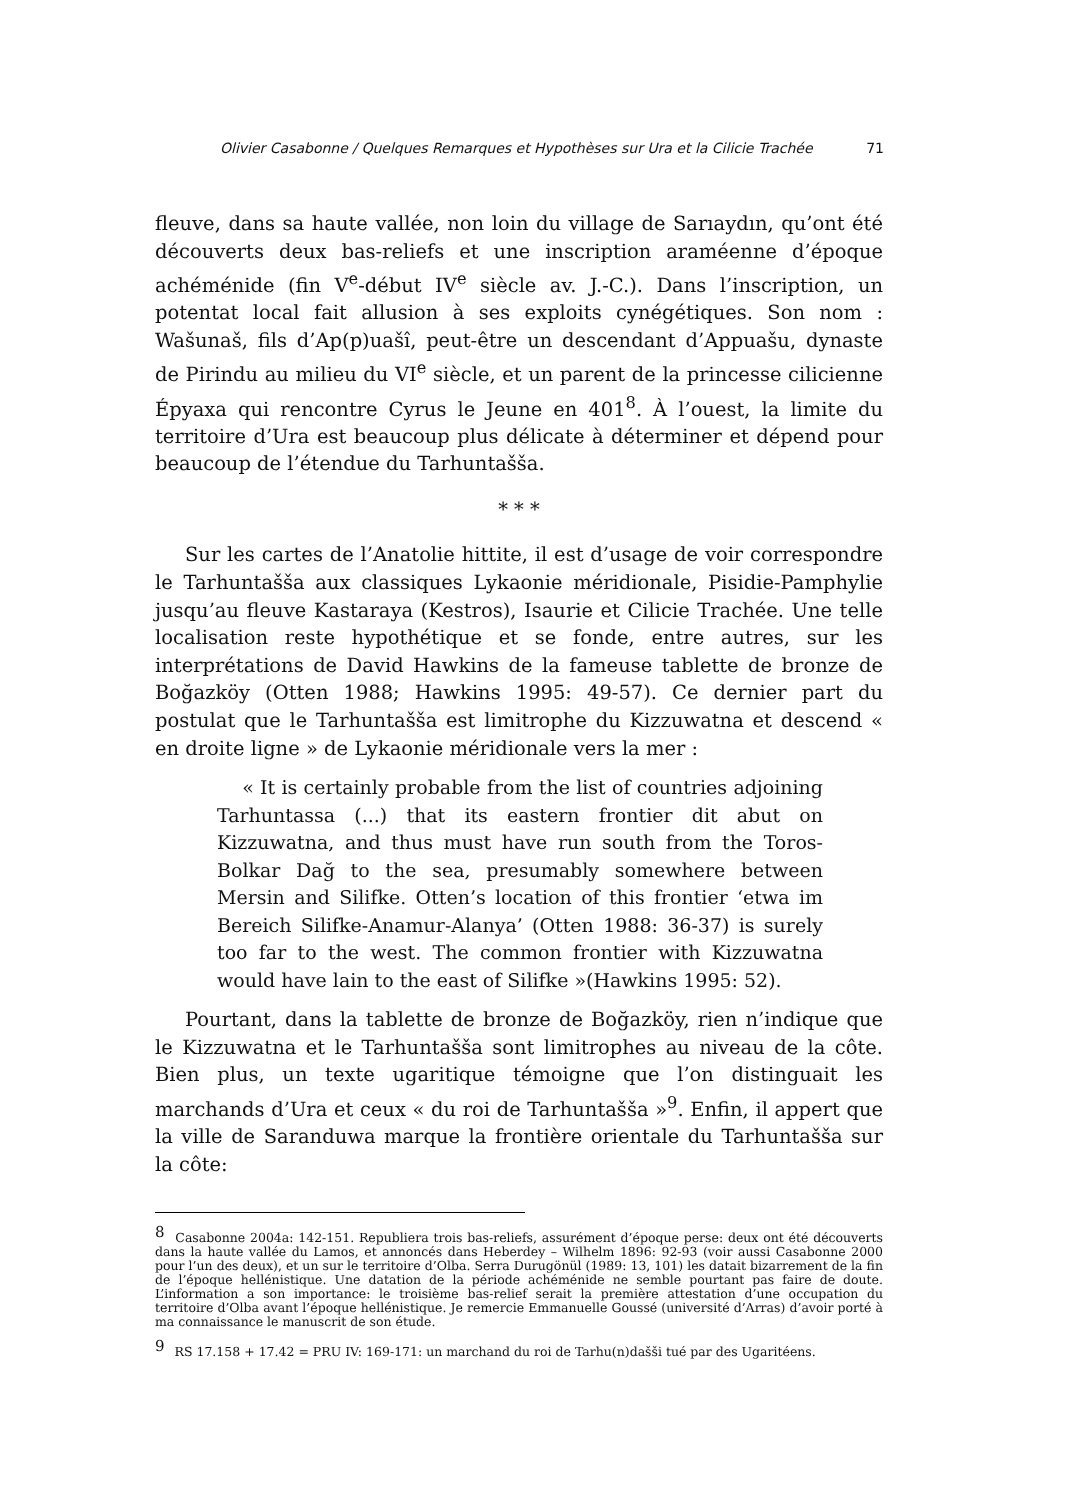Olivier Casabonne / Quelques Remarques et Hypothèses sur Ura et la Cilicie Trachée 71
fleuve, dans sa haute vallée, non loin du village de Sarıaydın, qu’ont été découverts deux bas-reliefs et une inscription araméenne d’époque achéménide (fin V<sup>e</sup>-début IV<sup>e</sup> siècle av. J.-C.). Dans l’inscription, un potentat local fait allusion à ses exploits cynégétiques. Son nom : Wašunaš, fils d’Ap(p)uašî, peut-être un descendant d’Appuašu, dynaste de Pirindu au milieu du VI<sup>e</sup> siècle, et un parent de la princesse cilicienne Épyaxa qui rencontre Cyrus le Jeune en 401<sup>8</sup>. À l’ouest, la limite du territoire d’Ura est beaucoup plus délicate à déterminer et dépend pour beaucoup de l’étendue du Tarhuntašša.
* * *
Sur les cartes de l’Anatolie hittite, il est d’usage de voir correspondre le Tarhuntašša aux classiques Lykaonie méridionale, Pisidie-Pamphylie jusqu’au fleuve Kastaraya (Kestros), Isaurie et Cilicie Trachée. Une telle localisation reste hypothétique et se fonde, entre autres, sur les interprétations de David Hawkins de la fameuse tablette de bronze de Boğazköy (Otten 1988; Hawkins 1995: 49-57). Ce dernier part du postulat que le Tarhuntašša est limitrophe du Kizzuwatna et descend « en droite ligne » de Lykaonie méridionale vers la mer :
« It is certainly probable from the list of countries adjoining Tarhuntassa (...) that its eastern frontier dit abut on Kizzuwatna, and thus must have run south from the Toros-Bolkar Dağ to the sea, presumably somewhere between Mersin and Silifke. Otten’s location of this frontier ‘etwa im Bereich Silifke-Anamur-Alanya’ (Otten 1988: 36-37) is surely too far to the west. The common frontier with Kizzuwatna would have lain to the east of Silifke »(Hawkins 1995: 52).
Pourtant, dans la tablette de bronze de Boğazköy, rien n’indique que le Kizzuwatna et le Tarhuntašša sont limitrophes au niveau de la côte. Bien plus, un texte ugaritique témoigne que l’on distinguait les marchands d’Ura et ceux « du roi de Tarhuntašša »<sup>9</sup>. Enfin, il appert que la ville de Saranduwa marque la frontière orientale du Tarhuntašša sur la côte:
<sup>8</sup> Casabonne 2004a: 142-151. Republiera trois bas-reliefs, assurément d’époque perse: deux ont été découverts dans la haute vallée du Lamos, et annoncés dans Heberdey – Wilhelm 1896: 92-93 (voir aussi Casabonne 2000 pour l’un des deux), et un sur le territoire d’Olba. Serra Durugönül (1989: 13, 101) les datait bizarrement de la fin de l’époque hellénistique. Une datation de la période achéménide ne semble pourtant pas faire de doute. L’information a son importance: le troisième bas-relief serait la première attestation d’une occupation du territoire d’Olba avant l’époque hellénistique. Je remercie Emmanuelle Goussé (université d’Arras) d’avoir porté à ma connaissance le manuscrit de son étude.
<sup>9</sup> RS 17.158 + 17.42 = PRU IV: 169-171: un marchand du roi de Tarhu(n)dašši tué par des Ugaritéens.